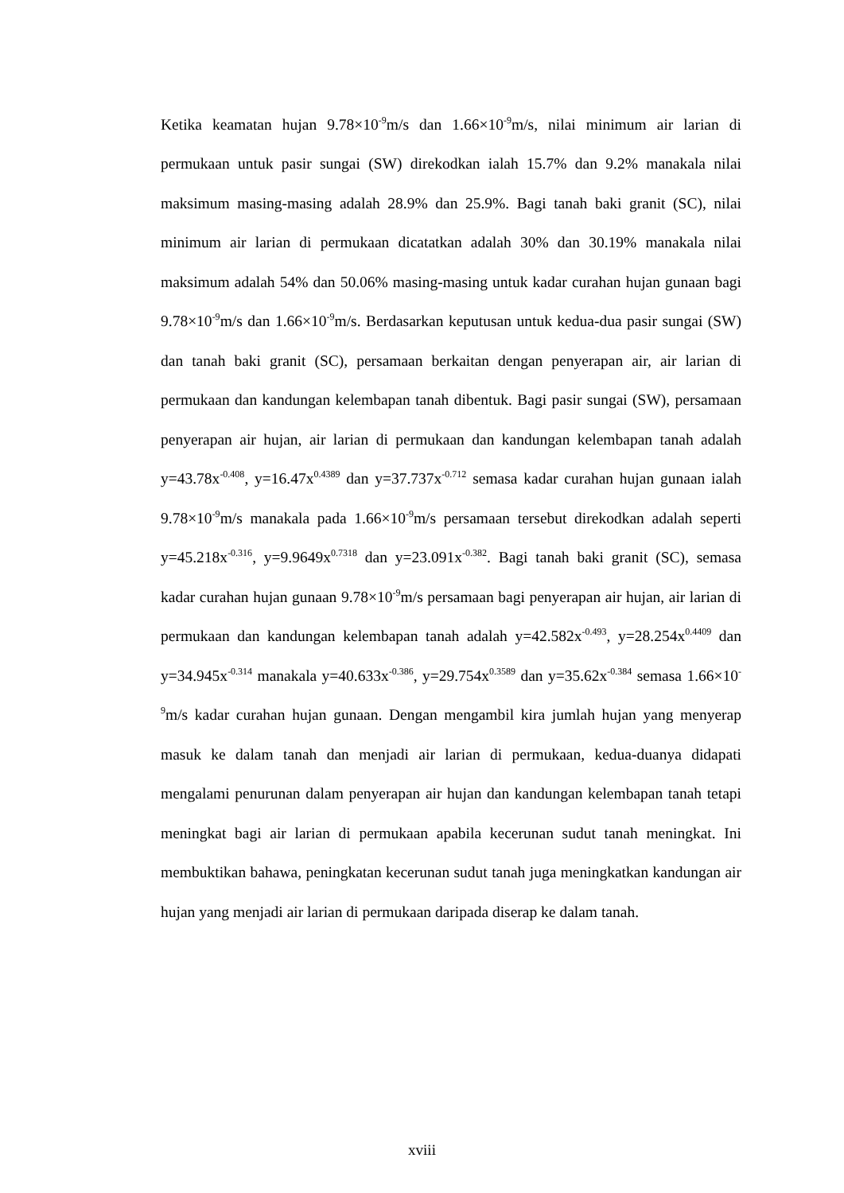Ketika keamatan hujan 9.78×10<sup>-9</sup>m/s dan 1.66×10<sup>-9</sup>m/s, nilai minimum air larian di permukaan untuk pasir sungai (SW) direkodkan ialah 15.7% dan 9.2% manakala nilai maksimum masing-masing adalah 28.9% dan 25.9%. Bagi tanah baki granit (SC), nilai minimum air larian di permukaan dicatatkan adalah 30% dan 30.19% manakala nilai maksimum adalah 54% dan 50.06% masing-masing untuk kadar curahan hujan gunaan bagi 9.78×10<sup>-9</sup>m/s dan 1.66×10<sup>-9</sup>m/s. Berdasarkan keputusan untuk kedua-dua pasir sungai (SW) dan tanah baki granit (SC), persamaan berkaitan dengan penyerapan air, air larian di permukaan dan kandungan kelembapan tanah dibentuk. Bagi pasir sungai (SW), persamaan penyerapan air hujan, air larian di permukaan dan kandungan kelembapan tanah adalah y=43.78x<sup>-0.408</sup>, y=16.47x<sup>0.4389</sup> dan y=37.737x<sup>-0.712</sup> semasa kadar curahan hujan gunaan ialah 9.78×10<sup>-9</sup>m/s manakala pada 1.66×10<sup>-9</sup>m/s persamaan tersebut direkodkan adalah seperti y=45.218x<sup>-0.316</sup>, y=9.9649x<sup>0.7318</sup> dan y=23.091x<sup>-0.382</sup>. Bagi tanah baki granit (SC), semasa kadar curahan hujan gunaan 9.78×10<sup>-9</sup>m/s persamaan bagi penyerapan air hujan, air larian di permukaan dan kandungan kelembapan tanah adalah y=42.582x<sup>-0.493</sup>, y=28.254x<sup>0.4409</sup> dan y=34.945x<sup>-0.314</sup> manakala y=40.633x<sup>-0.386</sup>, y=29.754x<sup>0.3589</sup> dan y=35.62x<sup>-0.384</sup> semasa 1.66×10<sup>-9</sup>m/s kadar curahan hujan gunaan. Dengan mengambil kira jumlah hujan yang menyerap masuk ke dalam tanah dan menjadi air larian di permukaan, kedua-duanya didapati mengalami penurunan dalam penyerapan air hujan dan kandungan kelembapan tanah tetapi meningkat bagi air larian di permukaan apabila kecerunan sudut tanah meningkat. Ini membuktikan bahawa, peningkatan kecerunan sudut tanah juga meningkatkan kandungan air hujan yang menjadi air larian di permukaan daripada diserap ke dalam tanah.
xviii